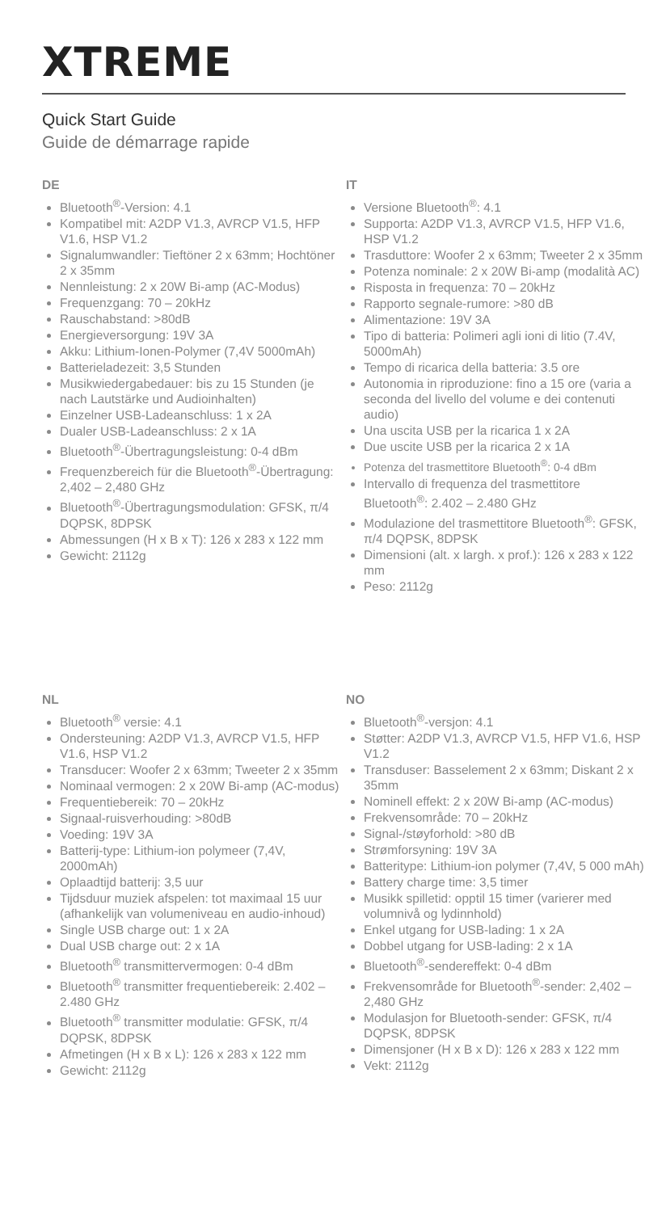XTREME
Quick Start Guide
Guide de démarrage rapide
DE
Bluetooth<sup>®</sup>-Version: 4.1
Kompatibel mit: A2DP V1.3, AVRCP V1.5, HFP V1.6, HSP V1.2
Signalumwandler: Tieftöner 2 x 63mm; Hochtöner 2 x 35mm
Nennleistung: 2 x 20W Bi-amp (AC-Modus)
Frequenzgang: 70 – 20kHz
Rauschabstand: >80dB
Energieversorgung: 19V 3A
Akku: Lithium-Ionen-Polymer (7,4V 5000mAh)
Batterieladezeit: 3,5 Stunden
Musikwiedergabedauer: bis zu 15 Stunden (je nach Lautstärke und Audioinhalten)
Einzelner USB-Ladeanschluss: 1 x 2A
Dualer USB-Ladeanschluss: 2 x 1A
Bluetooth<sup>®</sup>-Übertragungsleistung: 0-4 dBm
Frequenzbereich für die Bluetooth<sup>®</sup>-Übertragung: 2,402 – 2,480 GHz
Bluetooth<sup>®</sup>-Übertragungsmodulation: GFSK, π/4 DQPSK, 8DPSK
Abmessungen (H x B x T): 126 x 283 x 122 mm
Gewicht: 2112g
IT
Versione Bluetooth<sup>®</sup>: 4.1
Supporta: A2DP V1.3, AVRCP V1.5, HFP V1.6, HSP V1.2
Trasduttore: Woofer 2 x 63mm; Tweeter 2 x 35mm
Potenza nominale: 2 x 20W Bi-amp (modalità AC)
Risposta in frequenza: 70 – 20kHz
Rapporto segnale-rumore: >80 dB
Alimentazione: 19V 3A
Tipo di batteria: Polimeri agli ioni di litio (7.4V, 5000mAh)
Tempo di ricarica della batteria: 3.5 ore
Autonomia in riproduzione: fino a 15 ore (varia a seconda del livello del volume e dei contenuti audio)
Una uscita USB per la ricarica 1 x 2A
Due uscite USB per la ricarica 2 x 1A
Potenza del trasmettitore Bluetooth<sup>®</sup>: 0-4 dBm
Intervallo di frequenza del trasmettitore Bluetooth<sup>®</sup>: 2.402 – 2.480 GHz
Modulazione del trasmettitore Bluetooth<sup>®</sup>: GFSK, π/4 DQPSK, 8DPSK
Dimensioni (alt. x largh. x prof.): 126 x 283 x 122 mm
Peso: 2112g
NL
Bluetooth<sup>®</sup> versie: 4.1
Ondersteuning: A2DP V1.3, AVRCP V1.5, HFP V1.6, HSP V1.2
Transducer: Woofer 2 x 63mm; Tweeter 2 x 35mm
Nominaal vermogen: 2 x 20W Bi-amp (AC-modus)
Frequentiebereik: 70 – 20kHz
Signaal-ruisverhouding: >80dB
Voeding: 19V 3A
Batterij-type: Lithium-ion polymeer (7,4V, 2000mAh)
Oplaadtijd batterij: 3,5 uur
Tijdsduur muziek afspelen: tot maximaal 15 uur (afhankelijk van volumeniveau en audio-inhoud)
Single USB charge out: 1 x 2A
Dual USB charge out: 2 x 1A
Bluetooth<sup>®</sup> transmittervermogen: 0-4 dBm
Bluetooth<sup>®</sup> transmitter frequentiebereik: 2.402 – 2.480 GHz
Bluetooth<sup>®</sup> transmitter modulatie: GFSK, π/4 DQPSK, 8DPSK
Afmetingen (H x B x L): 126 x 283 x 122 mm
Gewicht: 2112g
NO
Bluetooth<sup>®</sup>-versjon: 4.1
Støtter: A2DP V1.3, AVRCP V1.5, HFP V1.6, HSP V1.2
Transduser: Basselement 2 x 63mm; Diskant 2 x 35mm
Nominell effekt: 2 x 20W Bi-amp (AC-modus)
Frekvensområde: 70 – 20kHz
Signal-/støyforhold: >80 dB
Strømforsyning: 19V 3A
Batteritype: Lithium-ion polymer (7,4V, 5 000 mAh)
Battery charge time: 3,5 timer
Musikk spilletid: opptil 15 timer (varierer med volumnivå og lydinnhold)
Enkel utgang for USB-lading: 1 x 2A
Dobbel utgang for USB-lading: 2 x 1A
Bluetooth<sup>®</sup>-sendereffekt: 0-4 dBm
Frekvensområde for Bluetooth<sup>®</sup>-sender: 2,402 – 2,480 GHz
Modulasjon for Bluetooth-sender: GFSK, π/4 DQPSK, 8DPSK
Dimensjoner (H x B x D): 126 x 283 x 122 mm
Vekt: 2112g